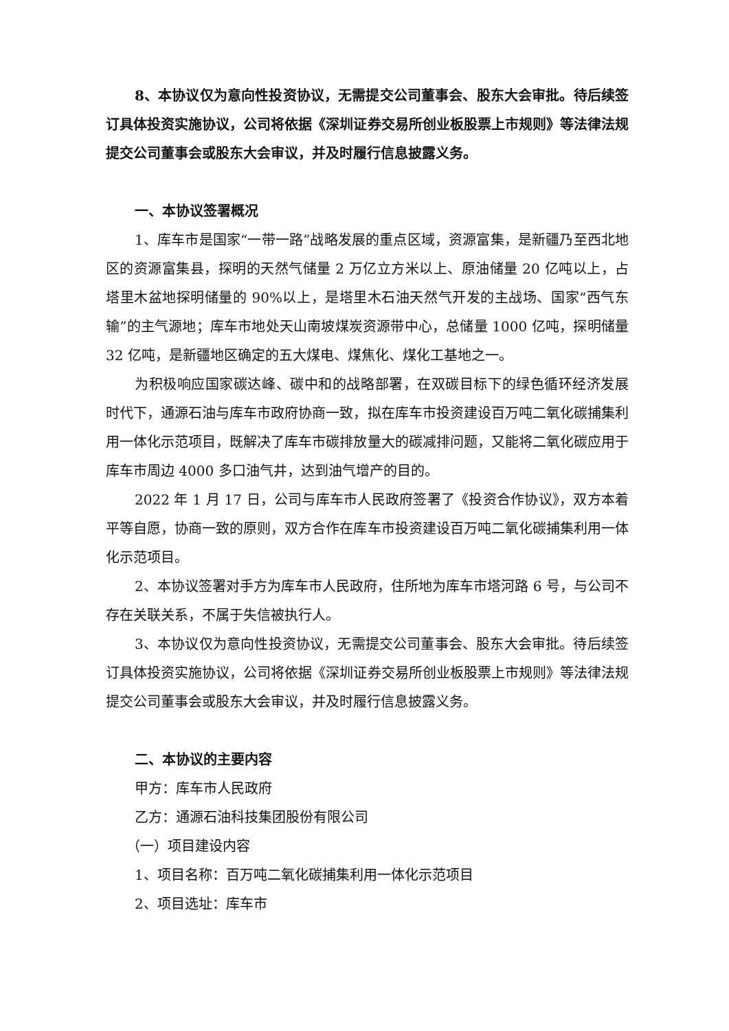8、本协议仅为意向性投资协议，无需提交公司董事会、股东大会审批。待后续签订具体投资实施协议，公司将依据《深圳证券交易所创业板股票上市规则》等法律法规提交公司董事会或股东大会审议，并及时履行信息披露义务。
一、本协议签署概况
1、库车市是国家“一带一路”战略发展的重点区域，资源富集，是新疆乃至西北地区的资源富集县，探明的天然气储量 2 万亿立方米以上、原油储量 20 亿吨以上，占塔里木盆地探明储量的 90%以上，是塔里木石油天然气开发的主战场、国家“西气东输”的主气源地；库车市地处天山南坡煤炭资源带中心，总储量 1000 亿吨，探明储量 32 亿吨，是新疆地区确定的五大煤电、煤焦化、煤化工基地之一。
为积极响应国家碳达峰、碳中和的战略部署，在双碳目标下的绿色循环经济发展时代下，通源石油与库车市政府协商一致，拟在库车市投资建设百万吨二氧化碳捕集利用一体化示范项目，既解决了库车市碳排放量大的碳减排问题，又能将二氧化碳应用于库车市周边 4000 多口油气井，达到油气增产的目的。
2022 年 1 月 17 日，公司与库车市人民政府签署了《投资合作协议》，双方本着平等自愿，协商一致的原则，双方合作在库车市投资建设百万吨二氧化碳捕集利用一体化示范项目。
2、本协议签署对手方为库车市人民政府，住所地为库车市塔河路 6 号，与公司不存在关联关系，不属于失信被执行人。
3、本协议仅为意向性投资协议，无需提交公司董事会、股东大会审批。待后续签订具体投资实施协议，公司将依据《深圳证券交易所创业板股票上市规则》等法律法规提交公司董事会或股东大会审议，并及时履行信息披露义务。
二、本协议的主要内容
甲方：库车市人民政府
乙方：通源石油科技集团股份有限公司
（一）项目建设内容
1、项目名称：百万吨二氧化碳捕集利用一体化示范项目
2、项目选址：库车市